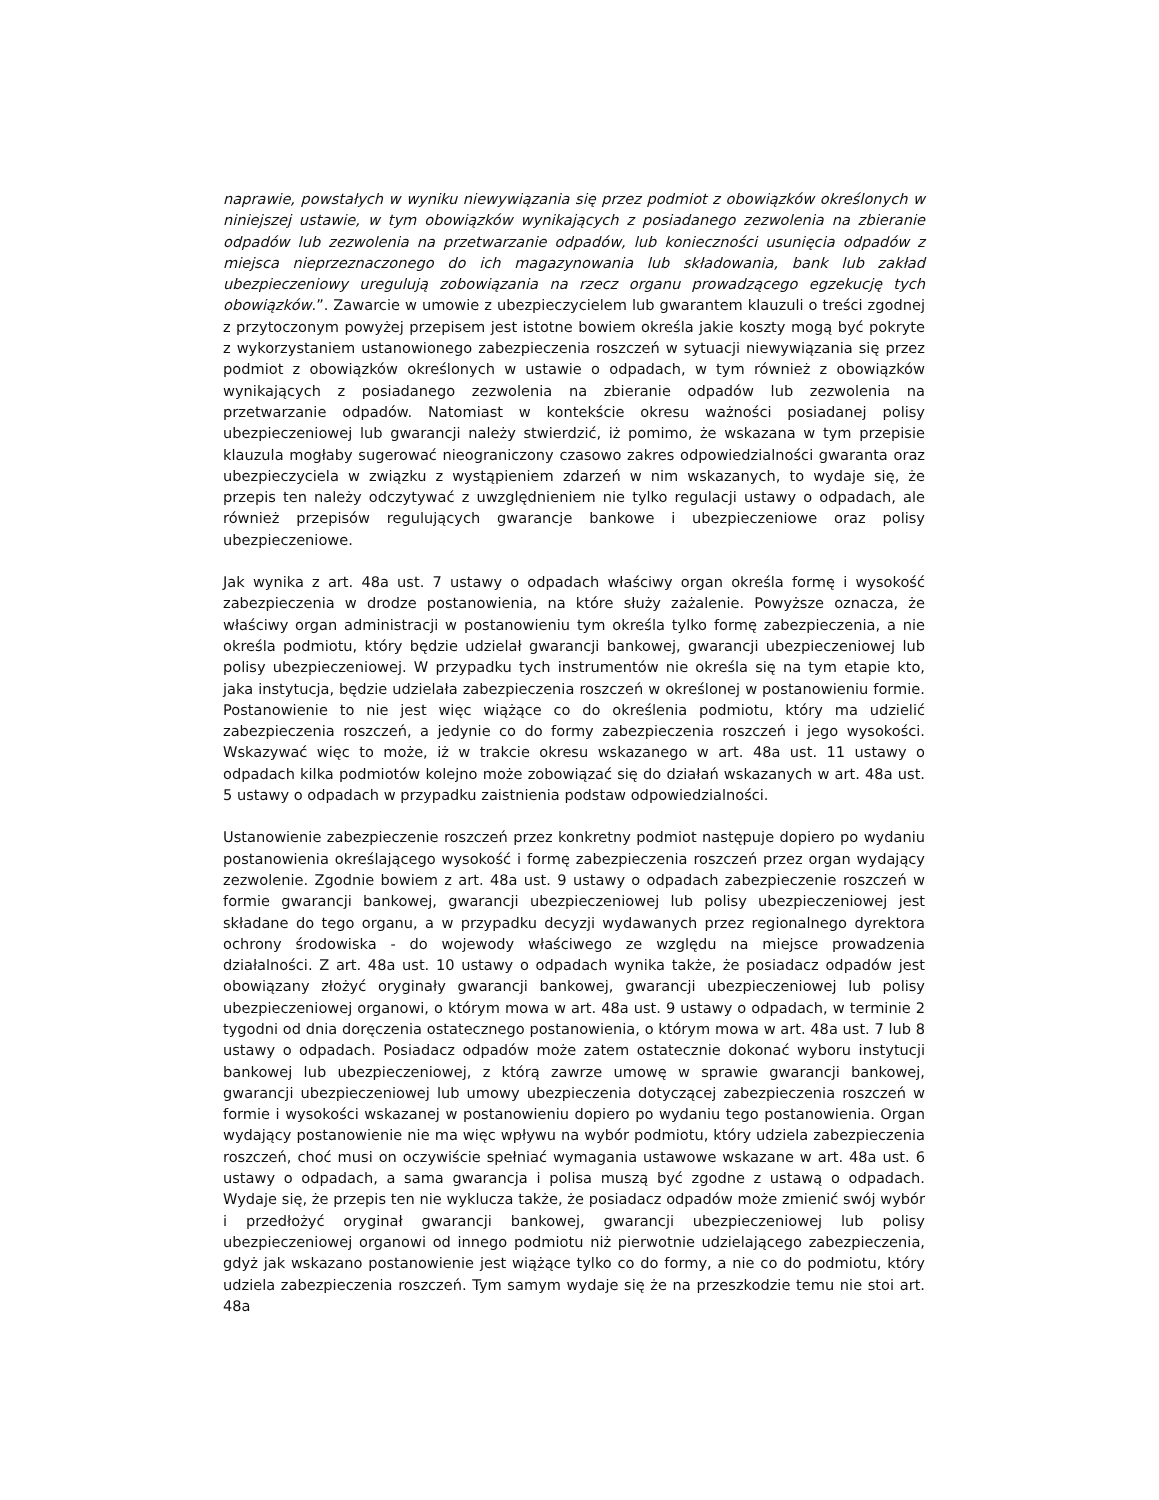naprawie, powstałych w wyniku niewywiązania się przez podmiot z obowiązków określonych w niniejszej ustawie, w tym obowiązków wynikających z posiadanego zezwolenia na zbieranie odpadów lub zezwolenia na przetwarzanie odpadów, lub konieczności usunięcia odpadów z miejsca nieprzeznaczonego do ich magazynowania lub składowania, bank lub zakład ubezpieczeniowy uregulują zobowiązania na rzecz organu prowadzącego egzekucję tych obowiązków.”. Zawarcie w umowie z ubezpieczycielem lub gwarantem klauzuli o treści zgodnej z przytoczonym powyżej przepisem jest istotne bowiem określa jakie koszty mogą być pokryte z wykorzystaniem ustanowionego zabezpieczenia roszczeń w sytuacji niewywiązania się przez podmiot z obowiązków określonych w ustawie o odpadach, w tym również z obowiązków wynikających z posiadanego zezwolenia na zbieranie odpadów lub zezwolenia na przetwarzanie odpadów. Natomiast w kontekście okresu ważności posiadanej polisy ubezpieczeniowej lub gwarancji należy stwierdzić, iż pomimo, że wskazana w tym przepisie klauzula mogłaby sugerować nieograniczony czasowo zakres odpowiedzialności gwaranta oraz ubezpieczyciela w związku z wystąpieniem zdarzeń w nim wskazanych, to wydaje się, że przepis ten należy odczytywać z uwzględnieniem nie tylko regulacji ustawy o odpadach, ale również przepisów regulujących gwarancje bankowe i ubezpieczeniowe oraz polisy ubezpieczeniowe.
Jak wynika z art. 48a ust. 7 ustawy o odpadach właściwy organ określa formę i wysokość zabezpieczenia w drodze postanowienia, na które służy zażalenie. Powyższe oznacza, że właściwy organ administracji w postanowieniu tym określa tylko formę zabezpieczenia, a nie określa podmiotu, który będzie udzielał gwarancji bankowej, gwarancji ubezpieczeniowej lub polisy ubezpieczeniowej. W przypadku tych instrumentów nie określa się na tym etapie kto, jaka instytucja, będzie udzielała zabezpieczenia roszczeń w określonej w postanowieniu formie. Postanowienie to nie jest więc wiążące co do określenia podmiotu, który ma udzielić zabezpieczenia roszczeń, a jedynie co do formy zabezpieczenia roszczeń i jego wysokości. Wskazywać więc to może, iż w trakcie okresu wskazanego w art. 48a ust. 11 ustawy o odpadach kilka podmiotów kolejno może zobowiązać się do działań wskazanych w art. 48a ust. 5 ustawy o odpadach w przypadku zaistnienia podstaw odpowiedzialności.
Ustanowienie zabezpieczenie roszczeń przez konkretny podmiot następuje dopiero po wydaniu postanowienia określającego wysokość i formę zabezpieczenia roszczeń przez organ wydający zezwolenie. Zgodnie bowiem z art. 48a ust. 9 ustawy o odpadach zabezpieczenie roszczeń w formie gwarancji bankowej, gwarancji ubezpieczeniowej lub polisy ubezpieczeniowej jest składane do tego organu, a w przypadku decyzji wydawanych przez regionalnego dyrektora ochrony środowiska - do wojewody właściwego ze względu na miejsce prowadzenia działalności. Z art. 48a ust. 10 ustawy o odpadach wynika także, że posiadacz odpadów jest obowiązany złożyć oryginały gwarancji bankowej, gwarancji ubezpieczeniowej lub polisy ubezpieczeniowej organowi, o którym mowa w art. 48a ust. 9 ustawy o odpadach, w terminie 2 tygodni od dnia doręczenia ostatecznego postanowienia, o którym mowa w art. 48a ust. 7 lub 8 ustawy o odpadach. Posiadacz odpadów może zatem ostatecznie dokonać wyboru instytucji bankowej lub ubezpieczeniowej, z którą zawrze umowę w sprawie gwarancji bankowej, gwarancji ubezpieczeniowej lub umowy ubezpieczenia dotyczącej zabezpieczenia roszczeń w formie i wysokości wskazanej w postanowieniu dopiero po wydaniu tego postanowienia. Organ wydający postanowienie nie ma więc wpływu na wybór podmiotu, który udziela zabezpieczenia roszczeń, choć musi on oczywiście spełniać wymagania ustawowe wskazane w art. 48a ust. 6 ustawy o odpadach, a sama gwarancja i polisa muszą być zgodne z ustawą o odpadach. Wydaje się, że przepis ten nie wyklucza także, że posiadacz odpadów może zmienić swój wybór i przedłożyć oryginał gwarancji bankowej, gwarancji ubezpieczeniowej lub polisy ubezpieczeniowej organowi od innego podmiotu niż pierwotnie udzielającego zabezpieczenia, gdyż jak wskazano postanowienie jest wiążące tylko co do formy, a nie co do podmiotu, który udziela zabezpieczenia roszczeń. Tym samym wydaje się że na przeszkodzie temu nie stoi art. 48a